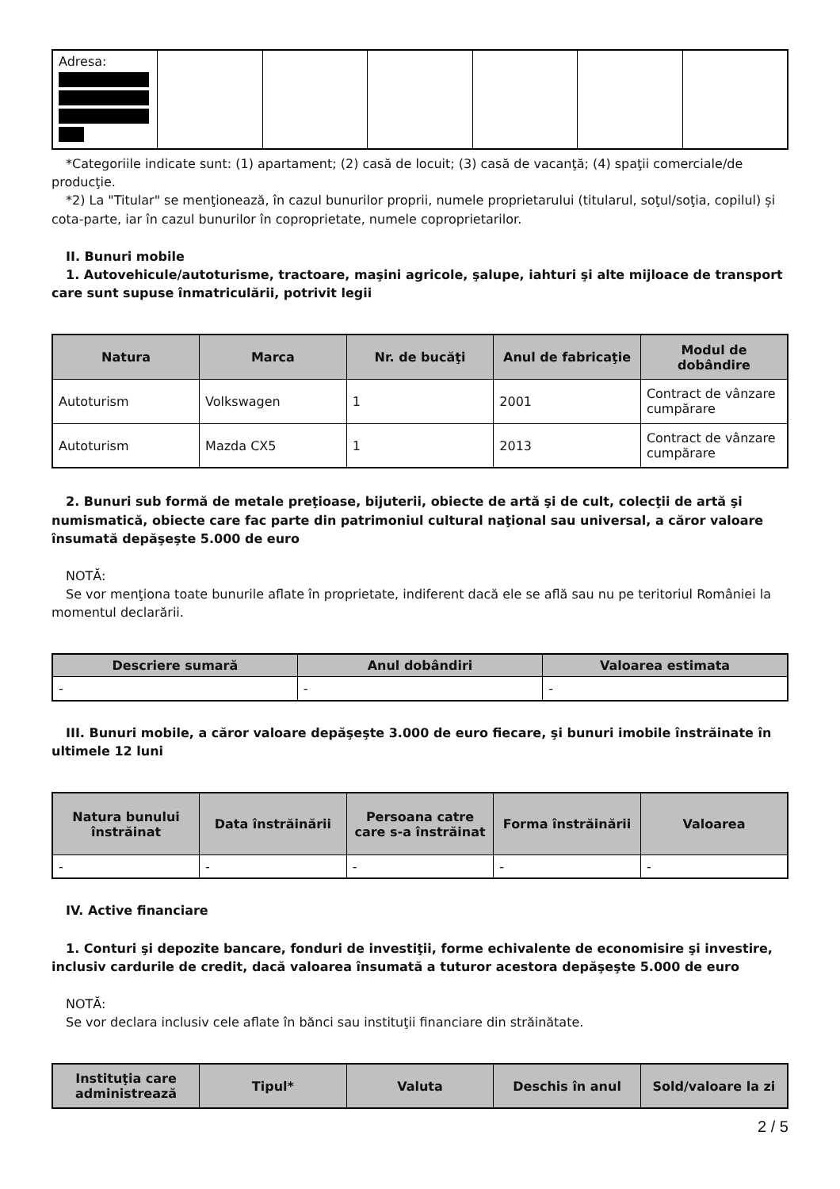| Adresa: | | | | | | |
*Categoriile indicate sunt: (1) apartament; (2) casă de locuit; (3) casă de vacanţă; (4) spaţii comerciale/de producţie.
*2) La "Titular" se menţionează, în cazul bunurilor proprii, numele proprietarului (titularul, soţul/soţia, copilul) și cota-parte, iar în cazul bunurilor în coproprietate, numele coproprietarilor.
II. Bunuri mobile
1. Autovehicule/autoturisme, tractoare, maşini agricole, şalupe, iahturi şi alte mijloace de transport care sunt supuse înmatriculării, potrivit legii
| Natura | Marca | Nr. de bucăţi | Anul de fabricaţie | Modul de dobândire |
| --- | --- | --- | --- | --- |
| Autoturism | Volkswagen | 1 | 2001 | Contract de vânzare cumpărare |
| Autoturism | Mazda CX5 | 1 | 2013 | Contract de vânzare cumpărare |
2. Bunuri sub formă de metale preţioase, bijuterii, obiecte de artă şi de cult, colecţii de artă şi numismatică, obiecte care fac parte din patrimoniul cultural naţional sau universal, a căror valoare însumată depăşeşte 5.000 de euro
NOTĂ:
Se vor menţiona toate bunurile aflate în proprietate, indiferent dacă ele se află sau nu pe teritoriul României la momentul declarării.
| Descriere sumară | Anul dobândiri | Valoarea estimata |
| --- | --- | --- |
| - | - | - |
III. Bunuri mobile, a căror valoare depăşeşte 3.000 de euro fiecare, şi bunuri imobile înstrăinate în ultimele 12 luni
| Natura bunului înstrăinat | Data înstrăinării | Persoana catre care s-a înstrăinat | Forma înstrăinării | Valoarea |
| --- | --- | --- | --- | --- |
| - | - | - | - | - |
IV. Active financiare
1. Conturi şi depozite bancare, fonduri de investiţii, forme echivalente de economisire şi investire, inclusiv cardurile de credit, dacă valoarea însumată a tuturor acestora depăşeşte 5.000 de euro
NOTĂ:
Se vor declara inclusiv cele aflate în bănci sau instituţii financiare din străinătate.
| Instituţia care administrează | Tipul* | Valuta | Deschis în anul | Sold/valoare la zi |
| --- | --- | --- | --- | --- |
2 / 5